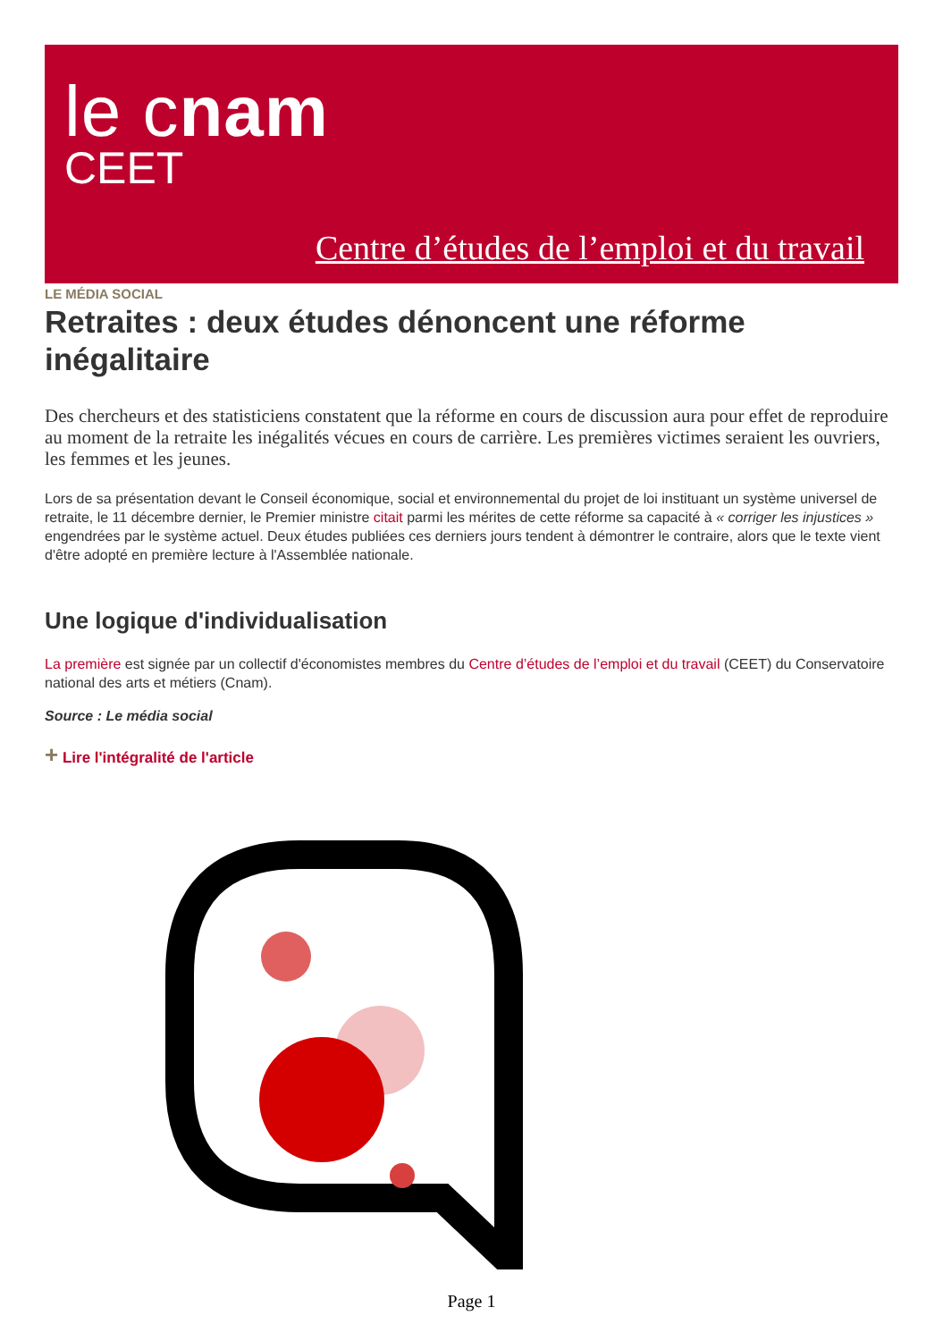le cnam
CEET
Centre d’études de l’emploi et du travail
LE MÉDIA SOCIAL
Retraites : deux études dénoncent une réforme inégalitaire
Des chercheurs et des statisticiens constatent que la réforme en cours de discussion aura pour effet de reproduire au moment de la retraite les inégalités vécues en cours de carrière. Les premières victimes seraient les ouvriers, les femmes et les jeunes.
Lors de sa présentation devant le Conseil économique, social et environnemental du projet de loi instituant un système universel de retraite, le 11 décembre dernier, le Premier ministre citait parmi les mérites de cette réforme sa capacité à « corriger les injustices » engendrées par le système actuel. Deux études publiées ces derniers jours tendent à démontrer le contraire, alors que le texte vient d'être adopté en première lecture à l'Assemblée nationale.
Une logique d'individualisation
La première est signée par un collectif d'économistes membres du Centre d’études de l’emploi et du travail (CEET) du Conservatoire national des arts et métiers (Cnam).
Source : Le média social
+ Lire l'intégralité de l'article
Page 1